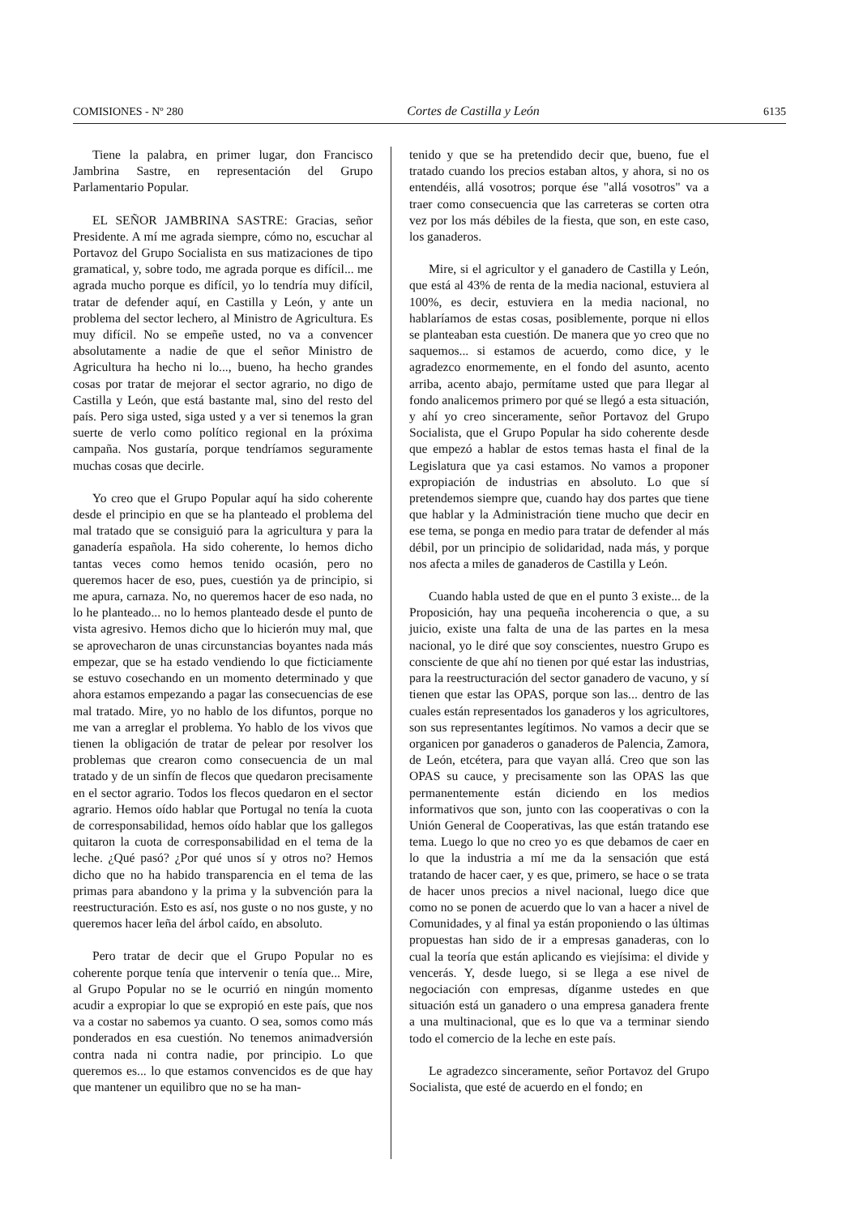COMISIONES - Nº 280 Cortes de Castilla y León 6135
Tiene la palabra, en primer lugar, don Francisco Jambrina Sastre, en representación del Grupo Parlamentario Popular.
EL SEÑOR JAMBRINA SASTRE: Gracias, señor Presidente. A mí me agrada siempre, cómo no, escuchar al Portavoz del Grupo Socialista en sus matizaciones de tipo gramatical, y, sobre todo, me agrada porque es difícil... me agrada mucho porque es difícil, yo lo tendría muy difícil, tratar de defender aquí, en Castilla y León, y ante un problema del sector lechero, al Ministro de Agricultura. Es muy difícil. No se empeñe usted, no va a convencer absolutamente a nadie de que el señor Ministro de Agricultura ha hecho ni lo..., bueno, ha hecho grandes cosas por tratar de mejorar el sector agrario, no digo de Castilla y León, que está bastante mal, sino del resto del país. Pero siga usted, siga usted y a ver si tenemos la gran suerte de verlo como político regional en la próxima campaña. Nos gustaría, porque tendríamos seguramente muchas cosas que decirle.
Yo creo que el Grupo Popular aquí ha sido coherente desde el principio en que se ha planteado el problema del mal tratado que se consiguió para la agricultura y para la ganadería española. Ha sido coherente, lo hemos dicho tantas veces como hemos tenido ocasión, pero no queremos hacer de eso, pues, cuestión ya de principio, si me apura, carnaza. No, no queremos hacer de eso nada, no lo he planteado... no lo hemos planteado desde el punto de vista agresivo. Hemos dicho que lo hicierón muy mal, que se aprovecharon de unas circunstancias boyantes nada más empezar, que se ha estado vendiendo lo que ficticiamente se estuvo cosechando en un momento determinado y que ahora estamos empezando a pagar las consecuencias de ese mal tratado. Mire, yo no hablo de los difuntos, porque no me van a arreglar el problema. Yo hablo de los vivos que tienen la obligación de tratar de pelear por resolver los problemas que crearon como consecuencia de un mal tratado y de un sinfín de flecos que quedaron precisamente en el sector agrario. Todos los flecos quedaron en el sector agrario. Hemos oído hablar que Portugal no tenía la cuota de corresponsabilidad, hemos oído hablar que los gallegos quitaron la cuota de corresponsabilidad en el tema de la leche. ¿Qué pasó? ¿Por qué unos sí y otros no? Hemos dicho que no ha habido transparencia en el tema de las primas para abandono y la prima y la subvención para la reestructuración. Esto es así, nos guste o no nos guste, y no queremos hacer leña del árbol caído, en absoluto.
Pero tratar de decir que el Grupo Popular no es coherente porque tenía que intervenir o tenía que... Mire, al Grupo Popular no se le ocurrió en ningún momento acudir a expropiar lo que se expropió en este país, que nos va a costar no sabemos ya cuanto. O sea, somos como más ponderados en esa cuestión. No tenemos animadversión contra nada ni contra nadie, por principio. Lo que queremos es... lo que estamos convencidos es de que hay que mantener un equilibro que no se ha man-
tenido y que se ha pretendido decir que, bueno, fue el tratado cuando los precios estaban altos, y ahora, si no os entendéis, allá vosotros; porque ése "allá vosotros" va a traer como consecuencia que las carreteras se corten otra vez por los más débiles de la fiesta, que son, en este caso, los ganaderos.
Mire, si el agricultor y el ganadero de Castilla y León, que está al 43% de renta de la media nacional, estuviera al 100%, es decir, estuviera en la media nacional, no hablaríamos de estas cosas, posiblemente, porque ni ellos se planteaban esta cuestión. De manera que yo creo que no saquemos... si estamos de acuerdo, como dice, y le agradezco enormemente, en el fondo del asunto, acento arriba, acento abajo, permítame usted que para llegar al fondo analicemos primero por qué se llegó a esta situación, y ahí yo creo sinceramente, señor Portavoz del Grupo Socialista, que el Grupo Popular ha sido coherente desde que empezó a hablar de estos temas hasta el final de la Legislatura que ya casi estamos. No vamos a proponer expropiación de industrias en absoluto. Lo que sí pretendemos siempre que, cuando hay dos partes que tiene que hablar y la Administración tiene mucho que decir en ese tema, se ponga en medio para tratar de defender al más débil, por un principio de solidaridad, nada más, y porque nos afecta a miles de ganaderos de Castilla y León.
Cuando habla usted de que en el punto 3 existe... de la Proposición, hay una pequeña incoherencia o que, a su juicio, existe una falta de una de las partes en la mesa nacional, yo le diré que soy conscientes, nuestro Grupo es consciente de que ahí no tienen por qué estar las industrias, para la reestructuración del sector ganadero de vacuno, y sí tienen que estar las OPAS, porque son las... dentro de las cuales están representados los ganaderos y los agricultores, son sus representantes legítimos. No vamos a decir que se organicen por ganaderos o ganaderos de Palencia, Zamora, de León, etcétera, para que vayan allá. Creo que son las OPAS su cauce, y precisamente son las OPAS las que permanentemente están diciendo en los medios informativos que son, junto con las cooperativas o con la Unión General de Cooperativas, las que están tratando ese tema. Luego lo que no creo yo es que debamos de caer en lo que la industria a mí me da la sensación que está tratando de hacer caer, y es que, primero, se hace o se trata de hacer unos precios a nivel nacional, luego dice que como no se ponen de acuerdo que lo van a hacer a nivel de Comunidades, y al final ya están proponiendo o las últimas propuestas han sido de ir a empresas ganaderas, con lo cual la teoría que están aplicando es viejísima: el divide y vencerás. Y, desde luego, si se llega a ese nivel de negociación con empresas, díganme ustedes en que situación está un ganadero o una empresa ganadera frente a una multinacional, que es lo que va a terminar siendo todo el comercio de la leche en este país.
Le agradezco sinceramente, señor Portavoz del Grupo Socialista, que esté de acuerdo en el fondo; en